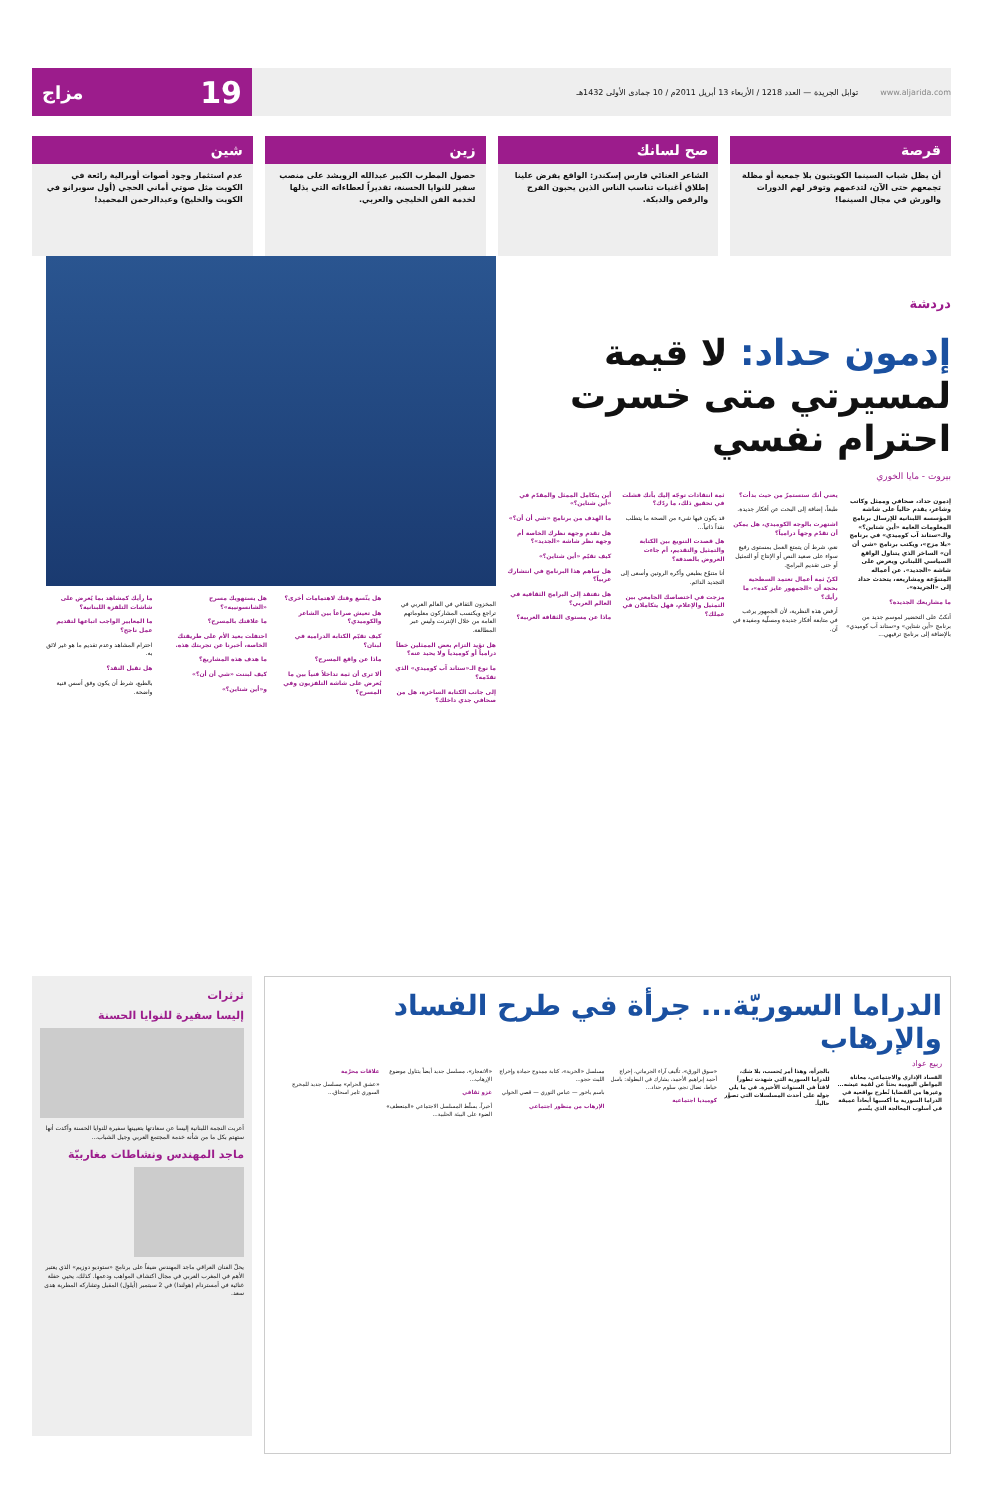www.aljarida.com
توابل الجريدة — العدد 1218 / الأربعاء 13 أبريل 2011م / 10 جمادى الأولى 1432هـ
19 مزاج
قرصة
أن يظل شباب السينما الكويتيون بلا جمعية أو مظلة تجمعهم حتى الآن، لتدعمهم وتوفر لهم الدورات والورش في مجال السينما!
صح لسانك
الشاعر الغنائي فارس إسكندر: الواقع يفرض علينا إطلاق أغنيات تناسب الناس الذين يحبون الفرح والرقص والدبكة.
زين
حصول المطرب الكبير عبدالله الرويشد على منصب سفير للنوايا الحسنة، تقديراً لعطاءاته التي بذلها لخدمة الفن الخليجي والعربي.
شين
عدم استثمار وجود أصوات أوبرالية رائعة في الكويت مثل صوتي أماني الحجي (أول سوبرانو في الكويت والخليج) وعبدالرحمن المحميد!
دردشة
إدمون حداد: لا قيمة لمسيرتي متى خسرت احترام نفسي
بيروت - مايا الخوري
إدمون حداد، صحافي وممثل وكاتب وشاعر، يقدم حالياً على شاشة المؤسسة اللبنانية للإرسال برنامج المعلومات العامة «أين شتاين؟» والـ«ستاند آب كوميدي» في برنامج «بلا مزح»، ويكتب برنامج «شي أن أن» الساخر الذي يتناول الواقع السياسي اللبناني ويعرض على شاشة «الجديد». عن أعماله المتنوّعة ومشاريعه، يتحدث حداد إلى «الجريدة».
ما مشاريعك الجديدة؟
أنكبّ على التحضير لموسم جديد من برنامج «أين شتاين» و«ستاند آب كوميدي» بالإضافة إلى برنامج ترفيهي...
يعني أنك ستستمرّ من حيث بدأت؟
طبعاً، إضافة إلى البحث عن أفكار جديدة.
اشتهرت بالوجه الكوميدي، هل يمكن أن تقدّم وجهاً درامياً؟
نعم، شرط أن يتمتع العمل بمستوى رفيع سواء على صعيد النص أو الإنتاج أو التمثيل أو حتى تقديم البرامج.
لكنّ ثمة أعمال تعتمد السطحية بحجة أن «الجمهور عايز كده»، ما رأيك؟
أرفض هذه النظرية، لأن الجمهور يرغب في متابعة أفكار جديدة ومسلّية ومفيدة في آن.
ثمة انتقادات توجّه إليك بأنك فشلت في تحقيق ذلك، ما ردّك؟
قد يكون فيها شيء من الصحة ما يتطلب نقداً ذاتياً...
هل قصدت التنويع بين الكتابة والتمثيل والتقديم، أم جاءت العروض بالصدفة؟
أنا متنوّع بطبعي وأكره الروتين وأسعى إلى التجديد الدائم.
مزجت في اختصاصك الجامعي بين التمثيل والإعلام، فهل يتكاملان في عملك؟
أين يتكامل الممثل والمقدّم في «أين شتاين؟»
ما الهدف من برنامج «شي أن أن؟»
هل تقدم وجهة نظرك الخاصة أم وجهة نظر شاشة «الجديد»؟
كيف تقيّم «أين شتاين؟»
هل ساهم هذا البرنامج في انتشارك عربياً؟
هل نفتقد إلى البرامج الثقافية في العالم العربي؟
ماذا عن مستوى الثقافة العربية؟
المخزون الثقافي في العالم العربي في تراجع ويكتسب المشاركون معلوماتهم العامة من خلال الإنترنت وليس عبر المطالعة.
هل تؤيد التزام بعض الممثلين خطاً درامياً أو كوميدياً ولا يحيد عنه؟
ما نوع الـ«ستاند آب كوميدي» الذي تقدّمه؟
إلى جانب الكتابة الساخرة، هل من صحافي جدي داخلك؟
هل يتّسع وقتك لاهتمامات أخرى؟
هل تعيش صراعاً بين الشاعر والكوميدي؟
كيف تقيّم الكتابة الدرامية في لبنان؟
ماذا عن واقع المسرح؟
ألا ترى أن ثمة تداخلاً فنياً بين ما يُعرض على شاشة التلفزيون وفي المسرح؟
هل يستهويك مسرح «الشانسونييه»؟
ما علاقتك بالمسرح؟
احتفلت بعيد الأم على طريقتك الخاصة، أخبرنا عن تجربتك هذه.
ما هدف هذه المشاريع؟
كيف لبننت «شي أن أن؟»
و«أين شتاين؟»
ما رأيك كمشاهد بما يُعرض على شاشات التلفزة اللبنانية؟
ما المعايير الواجب اتباعها لتقديم عمل ناجح؟
احترام المشاهد وعدم تقديم ما هو غير لائق به.
هل تقبل النقد؟
بالطبع، شرط أن يكون وفق أسس فنية واضحة.
الدراما السوريّة... جرأة في طرح الفساد والإرهاب
ربيع عواد
الفساد الإداري والاجتماعي، معاناة المواطن اليومية بحثاً عن لقمة عيشه... وغيرها من القضايا تُطرح بواقعية في الدراما السورية ما أكسبها أبعاداً عميقة في أسلوب المعالجة الذي يتّسم بالجرأة، وهذا أمر يُحسب، بلا شك، للدراما السورية التي شهدت تطوراً لافتاً في السنوات الأخيرة. في ما يلي جولة على أحدث المسلسلات التي تصوَّر حالياً.
«سوق الورق»، تأليف آراء الجرماني، إخراج أحمد إبراهيم الأحمد، يشارك في البطولة: باسل خياط، نضال نجم، سلوم حداد...
كوميديا اجتماعية
مسلسل «الخربة»، كتابة ممدوح حمادة وإخراج الليث حجو...
باسم ياخور — عباس النوري — قصي الخولي
الإرهاب من منظور اجتماعي
«الانفجار»، مسلسل جديد أيضاً يتناول موضوع الإرهاب...
غزو ثقافي
أخيراً، يسلّط المسلسل الاجتماعي «المنعطف» الضوء على البيئة الحلبية...
علاقات محرّمة
«عشق الحرام» مسلسل جديد للمخرج السوري تامر اسحاق...
ثرثرات
إليسا سفيرة للنوايا الحسنة
أعربت النجمة اللبنانية إليسا عن سعادتها بتعيينها سفيرة للنوايا الحسنة وأكدت أنها ستهتم بكل ما من شأنه خدمة المجتمع العربي وجيل الشباب...
ماجد المهندس ونشاطات مغاربيّة
يحلّ الفنان العراقي ماجد المهندس ضيفاً على برنامج «ستوديو دوزيم» الذي يعتبر الأهم في المغرب العربي في مجال اكتشاف المواهب ودعمها. كذلك، يحيي حفلة غنائية في أمستردام (هولندا) في 2 سبتمبر (أيلول) المقبل وتشاركه المطربة هدى سعد.